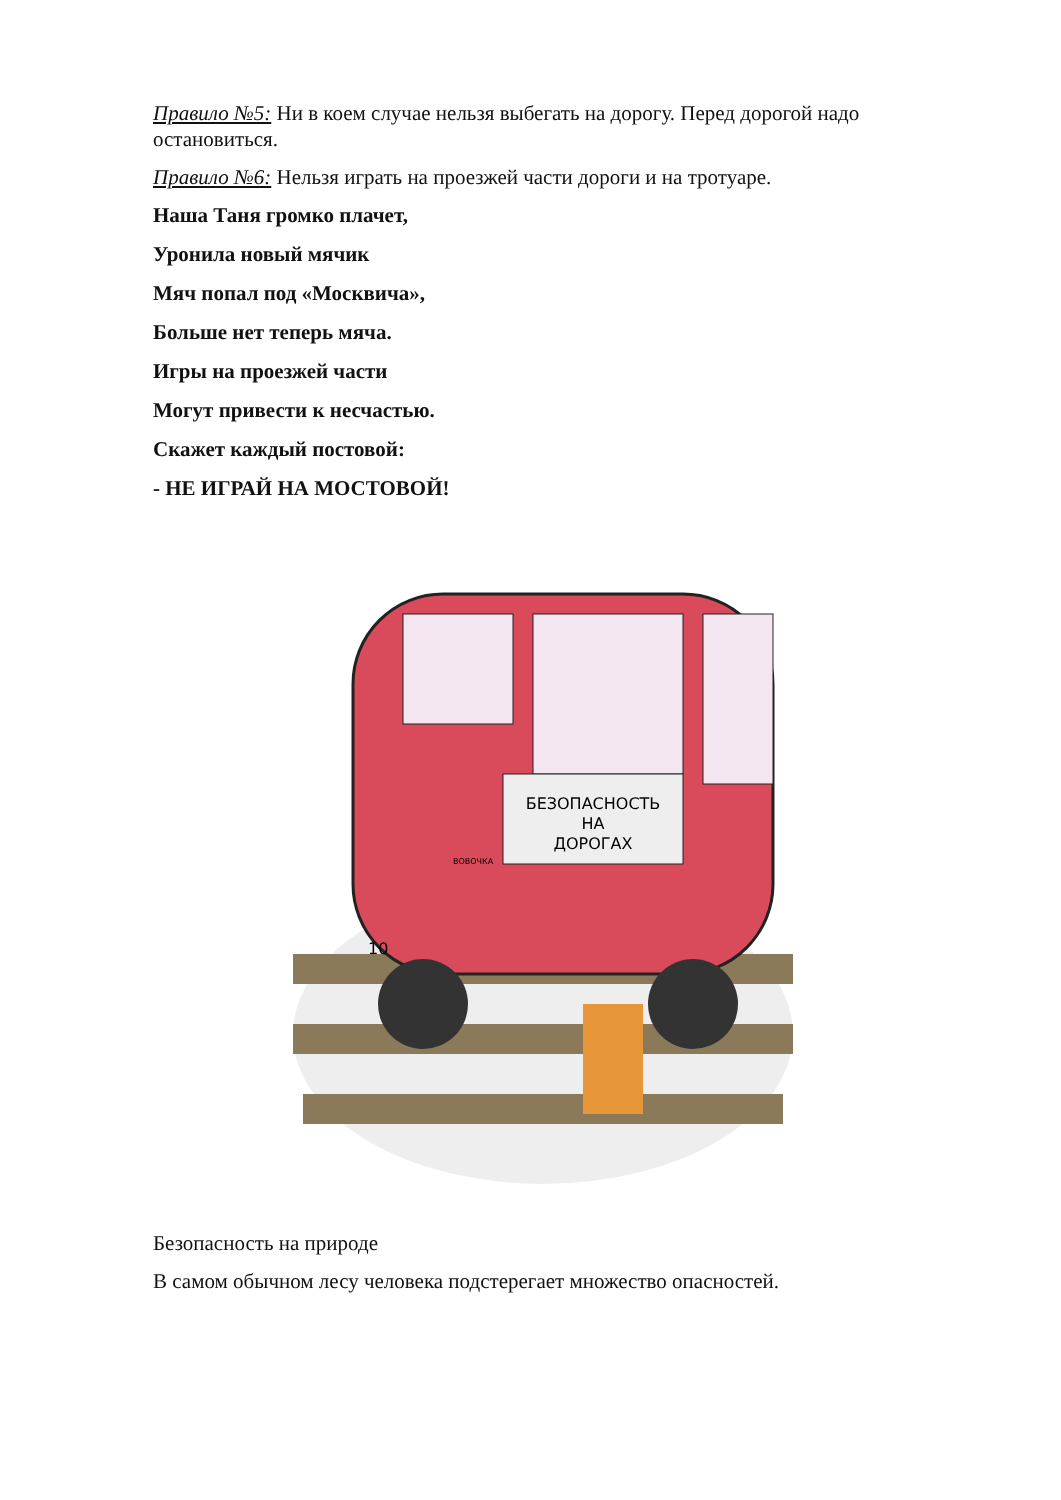Правило №5: Ни в коем случае нельзя выбегать на дорогу. Перед дорогой надо остановиться.
Правило №6: Нельзя играть на проезжей части дороги и на тротуаре.
Наша Таня громко плачет,
Уронила новый мячик
Мяч попал под «Москвича»,
Больше нет теперь мяча.
Игры на проезжей части
Могут привести к несчастью.
Скажет каждый постовой:
- НЕ ИГРАЙ НА МОСТОВОЙ!
БЕЗОПАСНОСТЬ
НА
ДОРОГАХ
10
ВОВОЧКА
Безопасность на природе
В самом обычном лесу человека подстерегает множество опасностей.